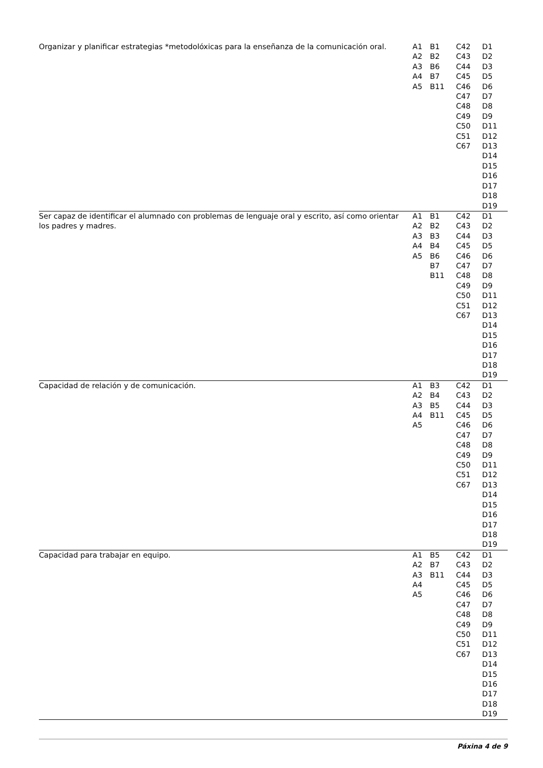| Organizar y planificar estrategias *metodolóxicas para la enseñanza de la comunicación oral. | A1 A2 A3 A4 A5 | B1 B2 B6 B7 B11 | C42 C43 C44 C45 C46 C47 C48 C49 C50 C51 C67 | D1 D2 D3 D5 D6 D7 D8 D9 D11 D12 D13 D14 D15 D16 D17 D18 D19 |
| Ser capaz de identificar el alumnado con problemas de lenguaje oral y escrito, así como orientar los padres y madres. | A1 A2 A3 A4 A5 | B1 B2 B3 B4 B6 B7 B11 | C42 C43 C44 C45 C46 C47 C48 C49 C50 C51 C67 | D1 D2 D3 D5 D6 D7 D8 D9 D11 D12 D13 D14 D15 D16 D17 D18 D19 |
| Capacidad de relación y de comunicación. | A1 A2 A3 A4 A5 | B3 B4 B5 B11 | C42 C43 C44 C45 C46 C47 C48 C49 C50 C51 C67 | D1 D2 D3 D5 D6 D7 D8 D9 D11 D12 D13 D14 D15 D16 D17 D18 D19 |
| Capacidad para trabajar en equipo. | A1 A2 A3 A4 A5 | B5 B7 B11 | C42 C43 C44 C45 C46 C47 C48 C49 C50 C51 C67 | D1 D2 D3 D5 D6 D7 D8 D9 D11 D12 D13 D14 D15 D16 D17 D18 D19 |
Páxina 4 de 9